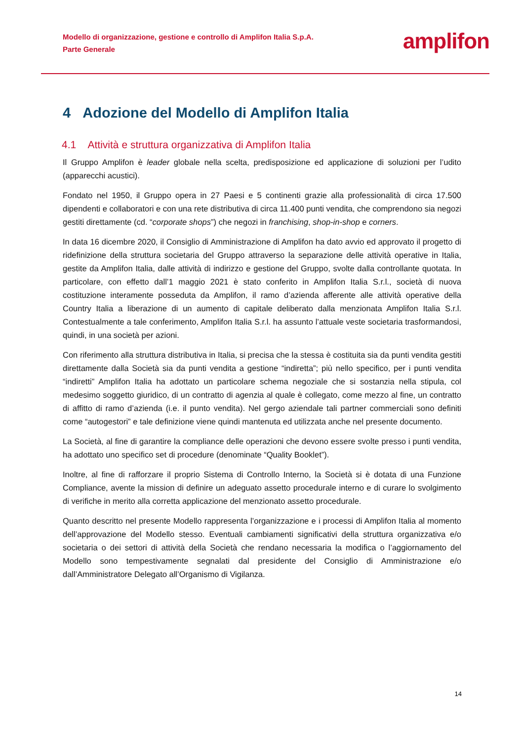Modello di organizzazione, gestione e controllo di Amplifon Italia S.p.A.
Parte Generale
amplifon
4 Adozione del Modello di Amplifon Italia
4.1 Attività e struttura organizzativa di Amplifon Italia
Il Gruppo Amplifon è leader globale nella scelta, predisposizione ed applicazione di soluzioni per l’udito (apparecchi acustici).
Fondato nel 1950, il Gruppo opera in 27 Paesi e 5 continenti grazie alla professionalità di circa 17.500 dipendenti e collaboratori e con una rete distributiva di circa 11.400 punti vendita, che comprendono sia negozi gestiti direttamente (cd. “corporate shops”) che negozi in franchising, shop-in-shop e corners.
In data 16 dicembre 2020, il Consiglio di Amministrazione di Amplifon ha dato avvio ed approvato il progetto di ridefinizione della struttura societaria del Gruppo attraverso la separazione delle attività operative in Italia, gestite da Amplifon Italia, dalle attività di indirizzo e gestione del Gruppo, svolte dalla controllante quotata. In particolare, con effetto dall’1 maggio 2021 è stato conferito in Amplifon Italia S.r.l., società di nuova costituzione interamente posseduta da Amplifon, il ramo d’azienda afferente alle attività operative della Country Italia a liberazione di un aumento di capitale deliberato dalla menzionata Amplifon Italia S.r.l. Contestualmente a tale conferimento, Amplifon Italia S.r.l. ha assunto l’attuale veste societaria trasformandosi, quindi, in una società per azioni.
Con riferimento alla struttura distributiva in Italia, si precisa che la stessa è costituita sia da punti vendita gestiti direttamente dalla Società sia da punti vendita a gestione “indiretta”; più nello specifico, per i punti vendita “indiretti” Amplifon Italia ha adottato un particolare schema negoziale che si sostanzia nella stipula, col medesimo soggetto giuridico, di un contratto di agenzia al quale è collegato, come mezzo al fine, un contratto di affitto di ramo d’azienda (i.e. il punto vendita). Nel gergo aziendale tali partner commerciali sono definiti come “autogestori” e tale definizione viene quindi mantenuta ed utilizzata anche nel presente documento.
La Società, al fine di garantire la compliance delle operazioni che devono essere svolte presso i punti vendita, ha adottato uno specifico set di procedure (denominate “Quality Booklet”).
Inoltre, al fine di rafforzare il proprio Sistema di Controllo Interno, la Società si è dotata di una Funzione Compliance, avente la mission di definire un adeguato assetto procedurale interno e di curare lo svolgimento di verifiche in merito alla corretta applicazione del menzionato assetto procedurale.
Quanto descritto nel presente Modello rappresenta l’organizzazione e i processi di Amplifon Italia al momento dell’approvazione del Modello stesso. Eventuali cambiamenti significativi della struttura organizzativa e/o societaria o dei settori di attività della Società che rendano necessaria la modifica o l’aggiornamento del Modello sono tempestivamente segnalati dal presidente del Consiglio di Amministrazione e/o dall’Amministratore Delegato all’Organismo di Vigilanza.
14